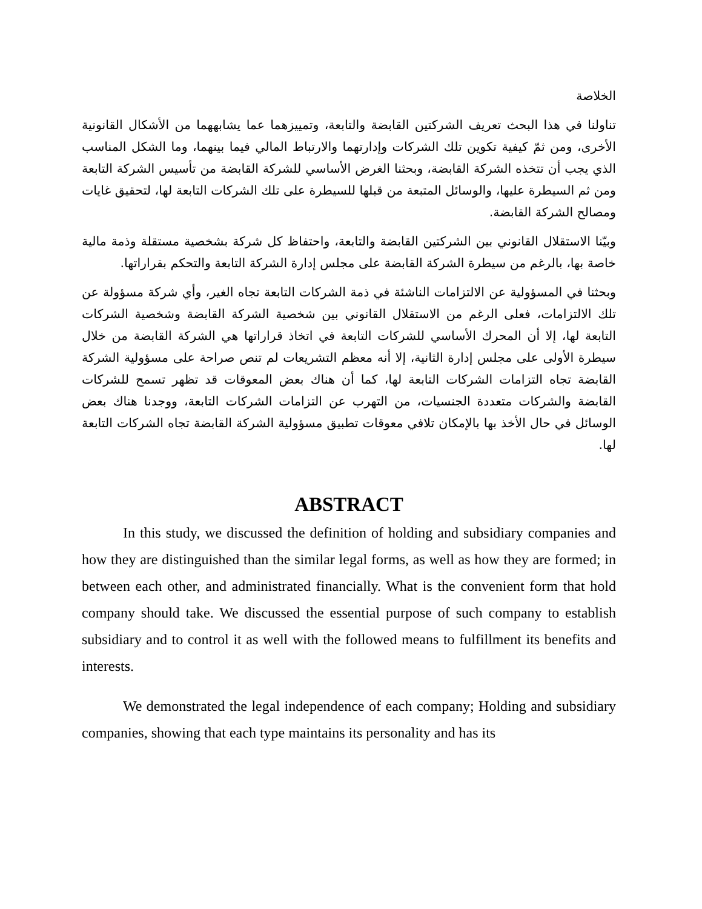الخلاصة
تناولنا في هذا البحث تعريف الشركتين القابضة والتابعة، وتمييزهما عما يشابههما من الأشكال القانونية الأخرى، ومن ثمّ كيفية تكوين تلك الشركات وإدارتهما والارتباط المالي فيما بينهما، وما الشكل المناسب الذي يجب أن تتخذه الشركة القابضة، وبحثنا الغرض الأساسي للشركة القابضة من تأسيس الشركة التابعة ومن ثم السيطرة عليها، والوسائل المتبعة من قبلها للسيطرة على تلك الشركات التابعة لها، لتحقيق غايات ومصالح الشركة القابضة.
وبيّنا الاستقلال القانوني بين الشركتين القابضة والتابعة، واحتفاظ كل شركة بشخصية مستقلة وذمة مالية خاصة بها، بالرغم من سيطرة الشركة القابضة على مجلس إدارة الشركة التابعة والتحكم بقراراتها.
وبحثنا في المسؤولية عن الالتزامات الناشئة في ذمة الشركات التابعة تجاه الغير، وأي شركة مسؤولة عن تلك الالتزامات، فعلى الرغم من الاستقلال القانوني بين شخصية الشركة القابضة وشخصية الشركات التابعة لها، إلا أن المحرك الأساسي للشركات التابعة في اتخاذ قراراتها هي الشركة القابضة من خلال سيطرة الأولى على مجلس إدارة الثانية، إلا أنه معظم التشريعات لم تنص صراحة على مسؤولية الشركة القابضة تجاه التزامات الشركات التابعة لها، كما أن هناك بعض المعوقات قد تظهر تسمح للشركات القابضة والشركات متعددة الجنسيات، من التهرب عن التزامات الشركات التابعة، ووجدنا هناك بعض الوسائل في حال الأخذ بها بالإمكان تلافي معوقات تطبيق مسؤولية الشركة القابضة تجاه الشركات التابعة لها.
ABSTRACT
In this study, we discussed the definition of holding and subsidiary companies and how they are distinguished than the similar legal forms, as well as how they are formed; in between each other, and administrated financially. What is the convenient form that hold company should take. We discussed the essential purpose of such company to establish subsidiary and to control it as well with the followed means to fulfillment its benefits and interests.
We demonstrated the legal independence of each company; Holding and subsidiary companies, showing that each type maintains its personality and has its